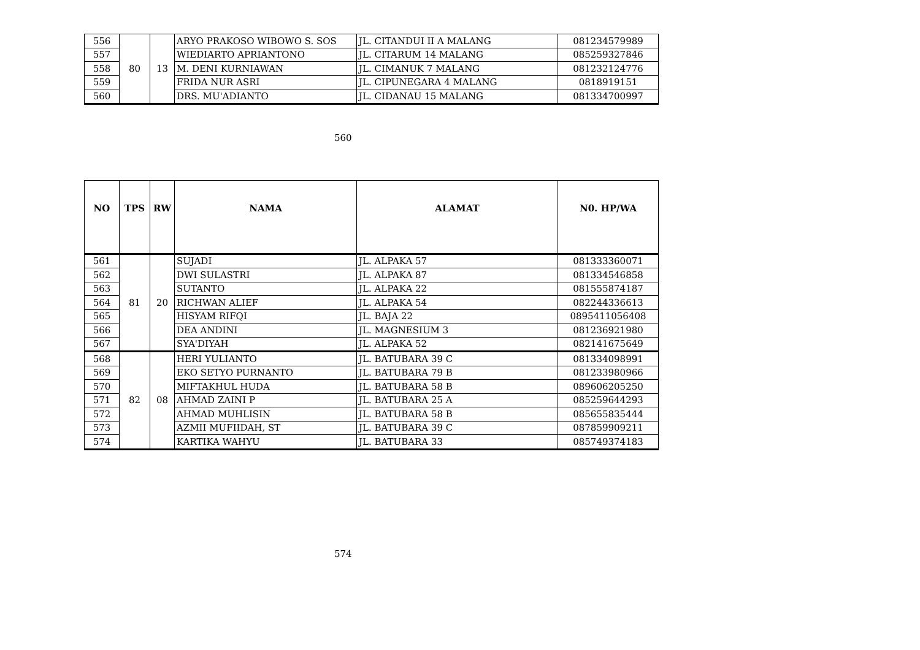| 556 | 80 | 13 | ARYO PRAKOSO WIBOWO S. SOS | JL. CITANDUI II A MALANG | 081234579989 |
| 557 | | | WIEDIARTO APRIANTONO | JL. CITARUM 14 MALANG | 085259327846 |
| 558 | | | M. DENI KURNIAWAN | JL. CIMANUK 7 MALANG | 081232124776 |
| 559 | | | FRIDA NUR ASRI | JL. CIPUNEGARA 4 MALANG | 0818919151 |
| 560 | | | DRS. MU'ADIANTO | JL. CIDANAU 15 MALANG | 081334700997 |
560
| NO | TPS | RW | NAMA | ALAMAT | N0. HP/WA |
| --- | --- | --- | --- | --- | --- |
| 561 | 81 | 20 | SUJADI | JL. ALPAKA 57 | 081333360071 |
| 562 | | | DWI SULASTRI | JL. ALPAKA 87 | 081334546858 |
| 563 | | | SUTANTO | JL. ALPAKA 22 | 081555874187 |
| 564 | | | RICHWAN ALIEF | JL. ALPAKA 54 | 082244336613 |
| 565 | | | HISYAM RIFQI | JL. BAJA 22 | 0895411056408 |
| 566 | | | DEA ANDINI | JL. MAGNESIUM 3 | 081236921980 |
| 567 | | | SYA'DIYAH | JL. ALPAKA 52 | 082141675649 |
| 568 | 82 | 08 | HERI YULIANTO | JL. BATUBARA 39 C | 081334098991 |
| 569 | | | EKO SETYO PURNANTO | JL. BATUBARA 79 B | 081233980966 |
| 570 | | | MIFTAKHUL HUDA | JL. BATUBARA 58 B | 089606205250 |
| 571 | | | AHMAD ZAINI P | JL. BATUBARA 25 A | 085259644293 |
| 572 | | | AHMAD MUHLISIN | JL. BATUBARA 58 B | 085655835444 |
| 573 | | | AZMII MUFIIDAH, ST | JL. BATUBARA 39 C | 087859909211 |
| 574 | | | KARTIKA WAHYU | JL. BATUBARA 33 | 085749374183 |
574